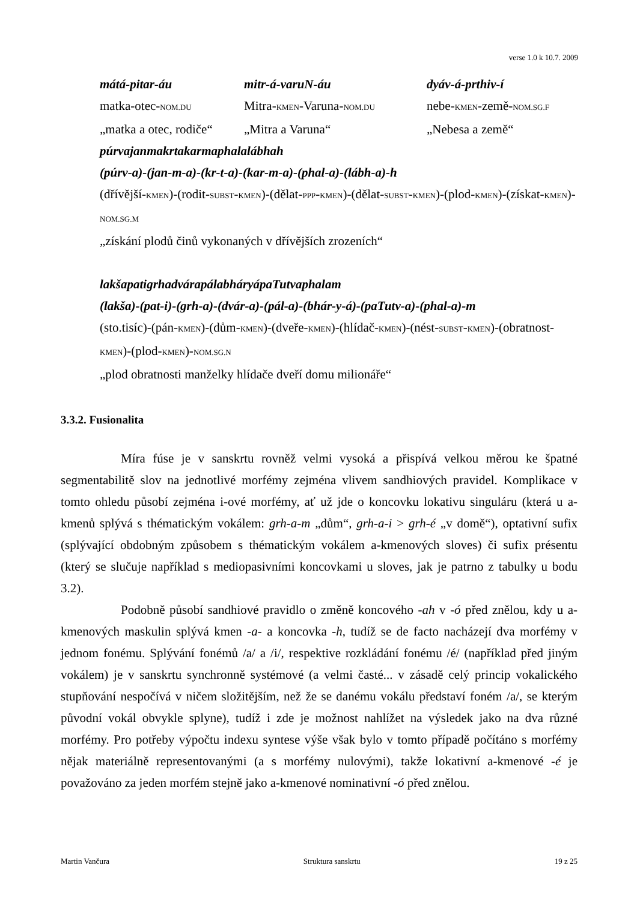verse 1.0 k 10.7. 2009
mátá-pitar-áu mitr-á-varuN-áu dyáv-á-prthiv-í
matka-otec-NOM.DU
Mitra-KMEN-Varuna-NOM.DU
nebe-KMEN-země-NOM.SG.F
„matka a otec, rodiče“
„Mitra a Varuna“ „Nebesa a země“
púrvajanmakrtakarmaphalalábhah
(púrv-a)-(jan-m-a)-(kr-t-a)-(kar-m-a)-(phal-a)-(lábh-a)-h
(dřívější-KMEN)-(rodit-SUBST-KMEN)-(dělat-PPP-KMEN)-(dělat-SUBST-KMEN)-(plod-KMEN)-(získat-KMEN)-NOM.SG.M
„získání plodů činů vykonaných v dřívějších zrozeních“
lakšapatigrhadvárapálabháryápaTutvaphalam
(lakša)-(pat-i)-(grh-a)-(dvár-a)-(pál-a)-(bhár-y-á)-(paTutv-a)-(phal-a)-m
(sto.tisíc)-(pán-KMEN)-(dům-KMEN)-(dveře-KMEN)-(hlídač-KMEN)-(nést-SUBST-KMEN)-(obratnost-KMEN)-(plod-KMEN)-NOM.SG.N
„plod obratnosti manželky hlídače dveří domu milionáře“
3.3.2. Fusionalita
Míra fúse je v sanskrtu rovněž velmi vysoká a přispívá velkou měrou ke špatné segmentabilitě slov na jednotlivé morfémy zejména vlivem sandhiových pravidel. Komplikace v tomto ohledu působí zejména i-ové morfémy, ať už jde o koncovku lokativu singuláru (která u a-kmenů splývá s thématickým vokálem: grh-a-m „dům“, grh-a-i > grh-é „v domě“), optativní sufix (splývající obdobným způsobem s thématickým vokálem a-kmenových sloves) či sufix présentu (který se slučuje například s mediopasivními koncovkami u sloves, jak je patrno z tabulky u bodu 3.2).
Podobně působí sandhiové pravidlo o změně koncového -ah v -ó před znělou, kdy u a-kmenových maskulin splývá kmen -a- a koncovka -h, tudíž se de facto nacházejí dva morfémy v jednom fonému. Splývání fonémů /a/ a /i/, respektive rozkládání fonému /é/ (například před jiným vokálem) je v sanskrtu synchronně systémové (a velmi časté... v zásadě celý princip vokalického stupňování nespočívá v ničem složitějším, než že se danému vokálu představí foném /a/, se kterým původní vokál obvykle splyne), tudíž i zde je možnost nahlížet na výsledek jako na dva různé morfémy. Pro potřeby výpočtu indexu syntese výše však bylo v tomto případě počítáno s morfémy nějak materiálně representovanými (a s morfémy nulovými), takže lokativní a-kmenové -é je považováno za jeden morfém stejně jako a-kmenové nominativní -ó před znělou.
Martin Vančura Struktura sanskrtu 19 z 25